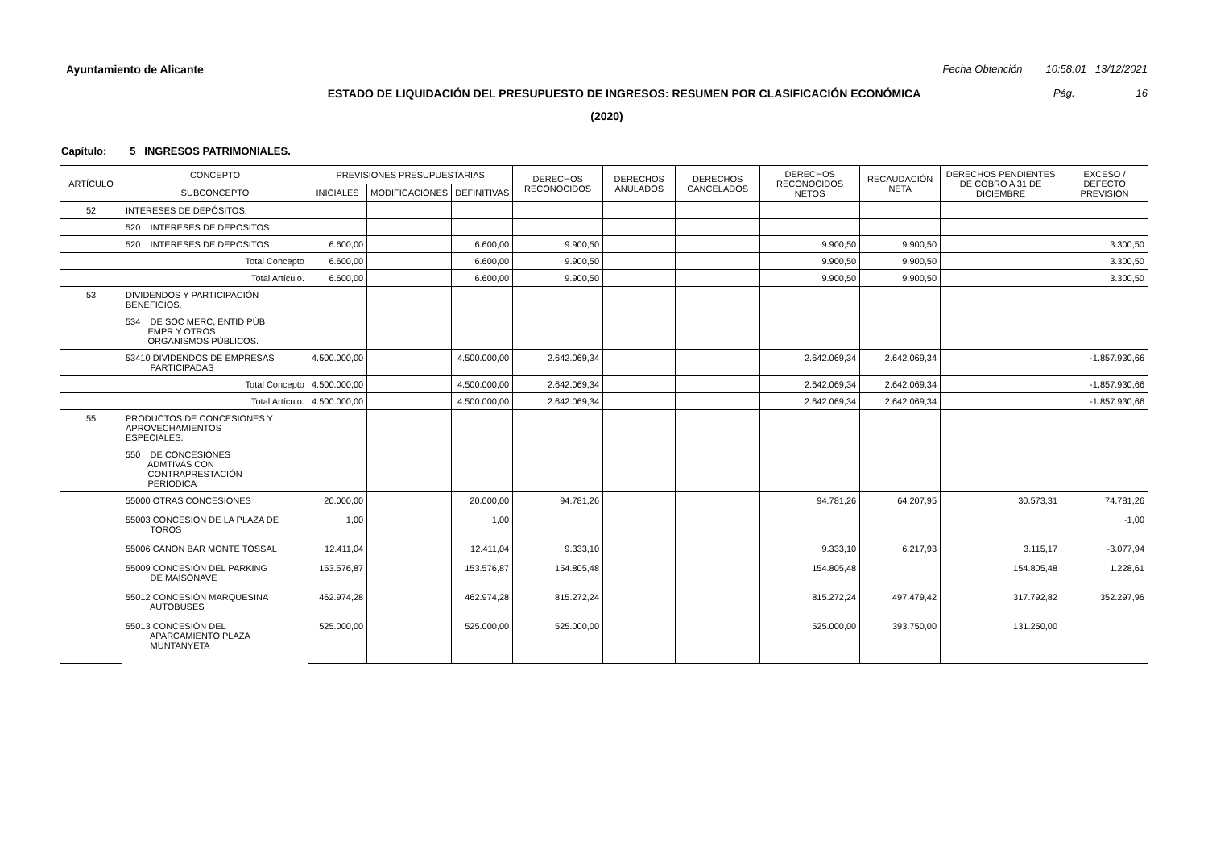Ayuntamiento de Alicante Fecha Obtención 10:58:01 13/12/2021
ESTADO DE LIQUIDACIÓN DEL PRESUPUESTO DE INGRESOS: RESUMEN POR CLASIFICACIÓN ECONÓMICA Pág. 16
(2020)
Capítulo: 5 INGRESOS PATRIMONIALES.
| ARTÍCULO | CONCEPTO | PREVISIONES PRESUPUESTARIAS | | | DERECHOS RECONOCIDOS | DERECHOS ANULADOS | DERECHOS CANCELADOS | DERECHOS RECONOCIDOS NETOS | RECAUDACIÓN NETA | DERECHOS PENDIENTES DE COBRO A 31 DE DICIEMBRE | EXCESO / DEFECTO PREVISIÓN |
| --- | --- | --- | --- | --- | --- | --- | --- | --- | --- | --- | --- |
| | SUBCONCEPTO | INICIALES | MODIFICACIONES | DEFINITIVAS | | | | | | | |
| 52 | INTERESES DE DEPÓSITOS. | | | | | | | | | | |
| | 520 INTERESES DE DEPOSITOS | | | | | | | | | | |
| | 520 INTERESES DE DEPOSITOS | 6.600,00 | | 6.600,00 | 9.900,50 | | | 9.900,50 | 9.900,50 | | 3.300,50 |
| | Total Concepto | 6.600,00 | | 6.600,00 | 9.900,50 | | | 9.900,50 | 9.900,50 | | 3.300,50 |
| | Total Artículo. | 6.600,00 | | 6.600,00 | 9.900,50 | | | 9.900,50 | 9.900,50 | | 3.300,50 |
| 53 | DIVIDENDOS Y PARTICIPACIÓN BENEFICIOS. | | | | | | | | | | |
| | 534 DE SOC MERC, ENTID PÚB EMPR Y OTROS ORGANISMOS PÚBLICOS. | | | | | | | | | | |
| | 53410 DIVIDENDOS DE EMPRESAS PARTICIPADAS | 4.500.000,00 | | 4.500.000,00 | 2.642.069,34 | | | 2.642.069,34 | 2.642.069,34 | | -1.857.930,66 |
| | Total Concepto | 4.500.000,00 | | 4.500.000,00 | 2.642.069,34 | | | 2.642.069,34 | 2.642.069,34 | | -1.857.930,66 |
| | Total Artículo. | 4.500.000,00 | | 4.500.000,00 | 2.642.069,34 | | | 2.642.069,34 | 2.642.069,34 | | -1.857.930,66 |
| 55 | PRODUCTOS DE CONCESIONES Y APROVECHAMIENTOS ESPECIALES. | | | | | | | | | | |
| | 550 DE CONCESIONES ADMTIVAS CON CONTRAPRESTACIÓN PERIÓDICA | | | | | | | | | | |
| | 55000 OTRAS CONCESIONES 55003 CONCESION DE LA PLAZA DE TOROS 55006 CANON BAR MONTE TOSSAL 55009 CONCESIÓN DEL PARKING DE MAISONAVE 55012 CONCESIÓN MARQUESINA AUTOBUSES 55013 CONCESIÓN DEL APARCAMIENTO PLAZA MUNTANYETA | 20.000,00 1,00 12.411,04 153.576,87 462.974,28 525.000,00 | | 20.000,00 1,00 12.411,04 153.576,87 462.974,28 525.000,00 | 94.781,26 9.333,10 154.805,48 815.272,24 525.000,00 | | | 94.781,26 9.333,10 154.805,48 815.272,24 525.000,00 | 64.207,95 6.217,93 497.479,42 393.750,00 | 30.573,31 3.115,17 154.805,48 317.792,82 131.250,00 | 74.781,26 -1,00 -3.077,94 1.228,61 352.297,96 |